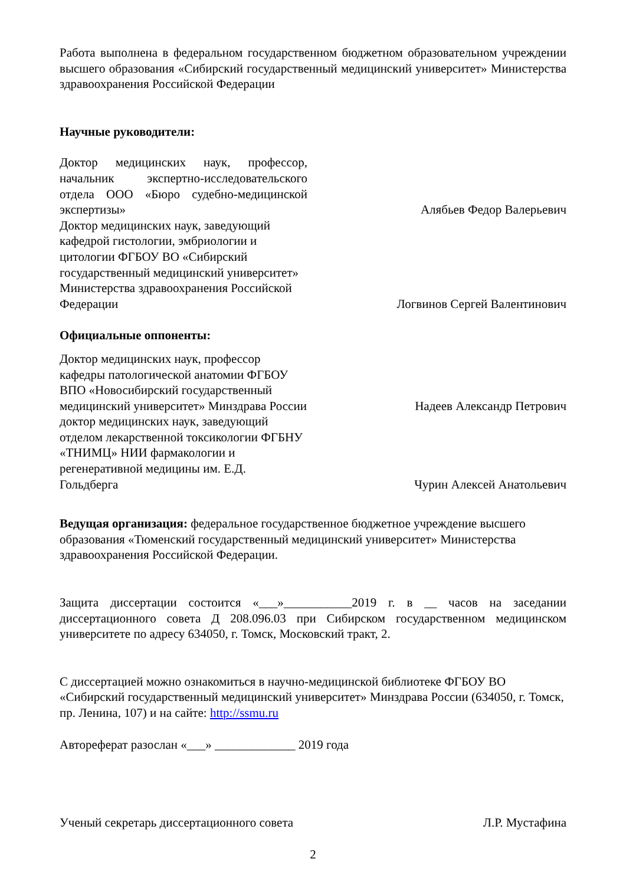Работа выполнена в федеральном государственном бюджетном образовательном учреждении высшего образования «Сибирский государственный медицинский университет» Министерства здравоохранения Российской Федерации
Научные руководители:
Доктор медицинских наук, профессор, начальник экспертно-исследовательского отдела ООО «Бюро судебно-медицинской экспертизы»
Алябьев Федор Валерьевич
Доктор медицинских наук, заведующий кафедрой гистологии, эмбриологии и цитологии ФГБОУ ВО «Сибирский государственный медицинский университет» Министерства здравоохранения Российской Федерации
Логвинов Сергей Валентинович
Официальные оппоненты:
Доктор медицинских наук, профессор кафедры патологической анатомии ФГБОУ ВПО «Новосибирский государственный медицинский университет» Минздрава России
Надеев Александр Петрович
доктор медицинских наук, заведующий отделом лекарственной токсикологии ФГБНУ «ТНИМЦ» НИИ фармакологии и регенеративной медицины им. Е.Д. Гольдберга
Чурин Алексей Анатольевич
Ведущая организация: федеральное государственное бюджетное учреждение высшего образования «Тюменский государственный медицинский университет» Министерства здравоохранения Российской Федерации.
Защита диссертации состоится «___»___________2019 г. в __ часов на заседании диссертационного совета Д 208.096.03 при Сибирском государственном медицинском университете по адресу 634050, г. Томск, Московский тракт, 2.
С диссертацией можно ознакомиться в научно-медицинской библиотеке ФГБОУ ВО «Сибирский государственный медицинский университет» Минздрава России (634050, г. Томск, пр. Ленина, 107) и на сайте: http://ssmu.ru
Автореферат разослан «___» _____________ 2019 года
Ученый секретарь диссертационного совета
Л.Р. Мустафина
2